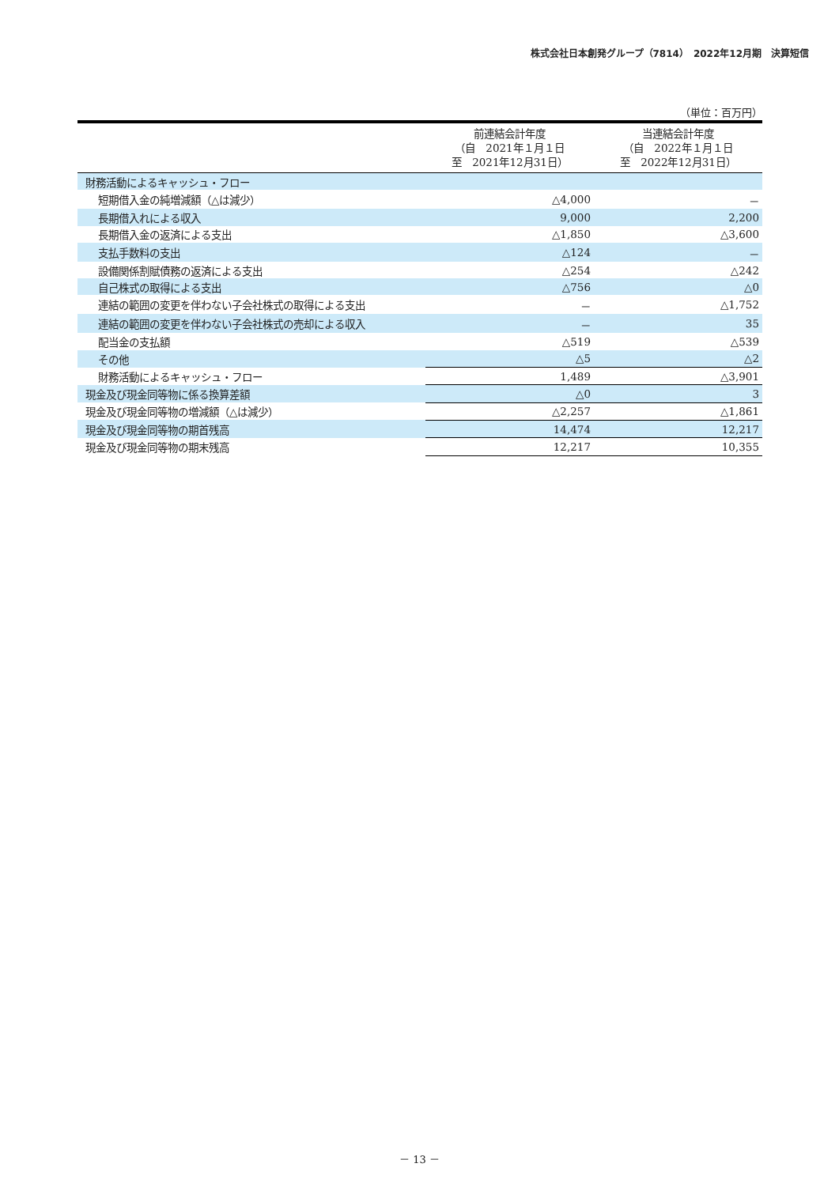株式会社日本創発グループ（7814）　2022年12月期　決算短信
（単位：百万円）
| | 前連結会計年度 （自 2021年１月１日 至 2021年12月31日） | 当連結会計年度 （自 2022年１月１日 至 2022年12月31日） |
| --- | --- | --- |
| 財務活動によるキャッシュ・フロー | | |
| 短期借入金の純増減額（△は減少） | △4,000 | － |
| 長期借入れによる収入 | 9,000 | 2,200 |
| 長期借入金の返済による支出 | △1,850 | △3,600 |
| 支払手数料の支出 | △124 | － |
| 設備関係割賦債務の返済による支出 | △254 | △242 |
| 自己株式の取得による支出 | △756 | △0 |
| 連結の範囲の変更を伴わない子会社株式の取得による支出 | － | △1,752 |
| 連結の範囲の変更を伴わない子会社株式の売却による収入 | － | 35 |
| 配当金の支払額 | △519 | △539 |
| その他 | △5 | △2 |
| 財務活動によるキャッシュ・フロー | 1,489 | △3,901 |
| 現金及び現金同等物に係る換算差額 | △0 | 3 |
| 現金及び現金同等物の増減額（△は減少） | △2,257 | △1,861 |
| 現金及び現金同等物の期首残高 | 14,474 | 12,217 |
| 現金及び現金同等物の期末残高 | 12,217 | 10,355 |
－ 13 －